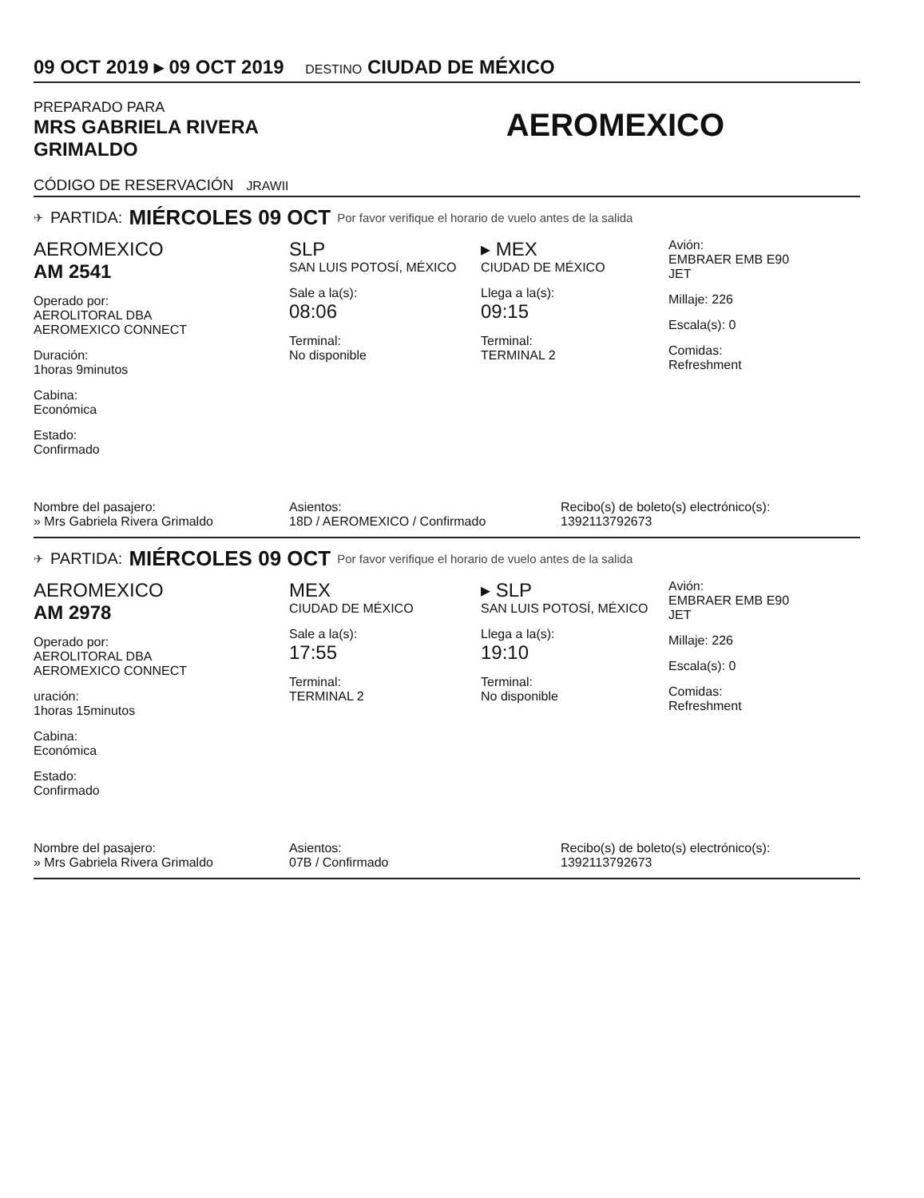09 OCT 2019 ▸ 09 OCT 2019 DESTINO CIUDAD DE MÉXICO
PREPARADO PARA
MRS GABRIELA RIVERA
GRIMALDO
AEROMEXICO
CÓDIGO DE RESERVACIÓN JRAWII
✈ PARTIDA: MIÉRCOLES 09 OCT Por favor verifique el horario de vuelo antes de la salida
AEROMEXICO
AM 2541
Operado por:
AEROLITORAL DBA
AEROMEXICO CONNECT
Duración:
1horas 9minutos
Cabina:
Económica
Estado:
Confirmado
SLP
SAN LUIS POTOSÍ, MÉXICO
Sale a la(s):
08:06
Terminal:
No disponible
▸ MEX
CIUDAD DE MÉXICO
Llega a la(s):
09:15
Terminal:
TERMINAL 2
Avión:
EMBRAER EMB E90
JET
Millaje: 226
Escala(s): 0
Comidas:
Refreshment
Nombre del pasajero:
» Mrs Gabriela Rivera Grimaldo
Asientos:
18D / AEROMEXICO / Confirmado
Recibo(s) de boleto(s) electrónico(s):
1392113792673
✈ PARTIDA: MIÉRCOLES 09 OCT Por favor verifique el horario de vuelo antes de la salida
AEROMEXICO
AM 2978
Operado por:
AEROLITORAL DBA
AEROMEXICO CONNECT
uración:
1horas 15minutos
Cabina:
Económica
Estado:
Confirmado
MEX
CIUDAD DE MÉXICO
Sale a la(s):
17:55
Terminal:
TERMINAL 2
▸ SLP
SAN LUIS POTOSÍ, MÉXICO
Llega a la(s):
19:10
Terminal:
No disponible
Avión:
EMBRAER EMB E90
JET
Millaje: 226
Escala(s): 0
Comidas:
Refreshment
Nombre del pasajero:
» Mrs Gabriela Rivera Grimaldo
Asientos:
07B / Confirmado
Recibo(s) de boleto(s) electrónico(s):
1392113792673